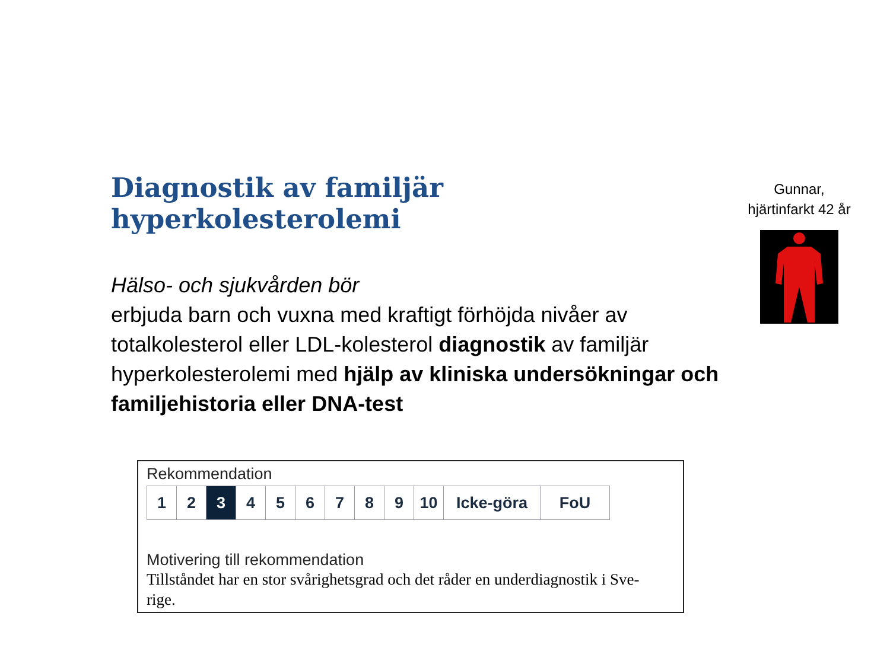Diagnostik av familjär hyperkolesterolemi
Hälso- och sjukvården bör
erbjuda barn och vuxna med kraftigt förhöjda nivåer av totalkolesterol eller LDL-kolesterol diagnostik av familjär hyperkolesterolemi med hjälp av kliniska undersökningar och familjehistoria eller DNA-test
Gunnar,
hjärtinfarkt 42 år
Rekommendation
| 1 | 2 | 3 | 4 | 5 | 6 | 7 | 8 | 9 | 10 | Icke-göra | FoU |
Motivering till rekommendation
Tillståndet har en stor svårighetsgrad och det råder en underdiagnostik i Sve-
rige.